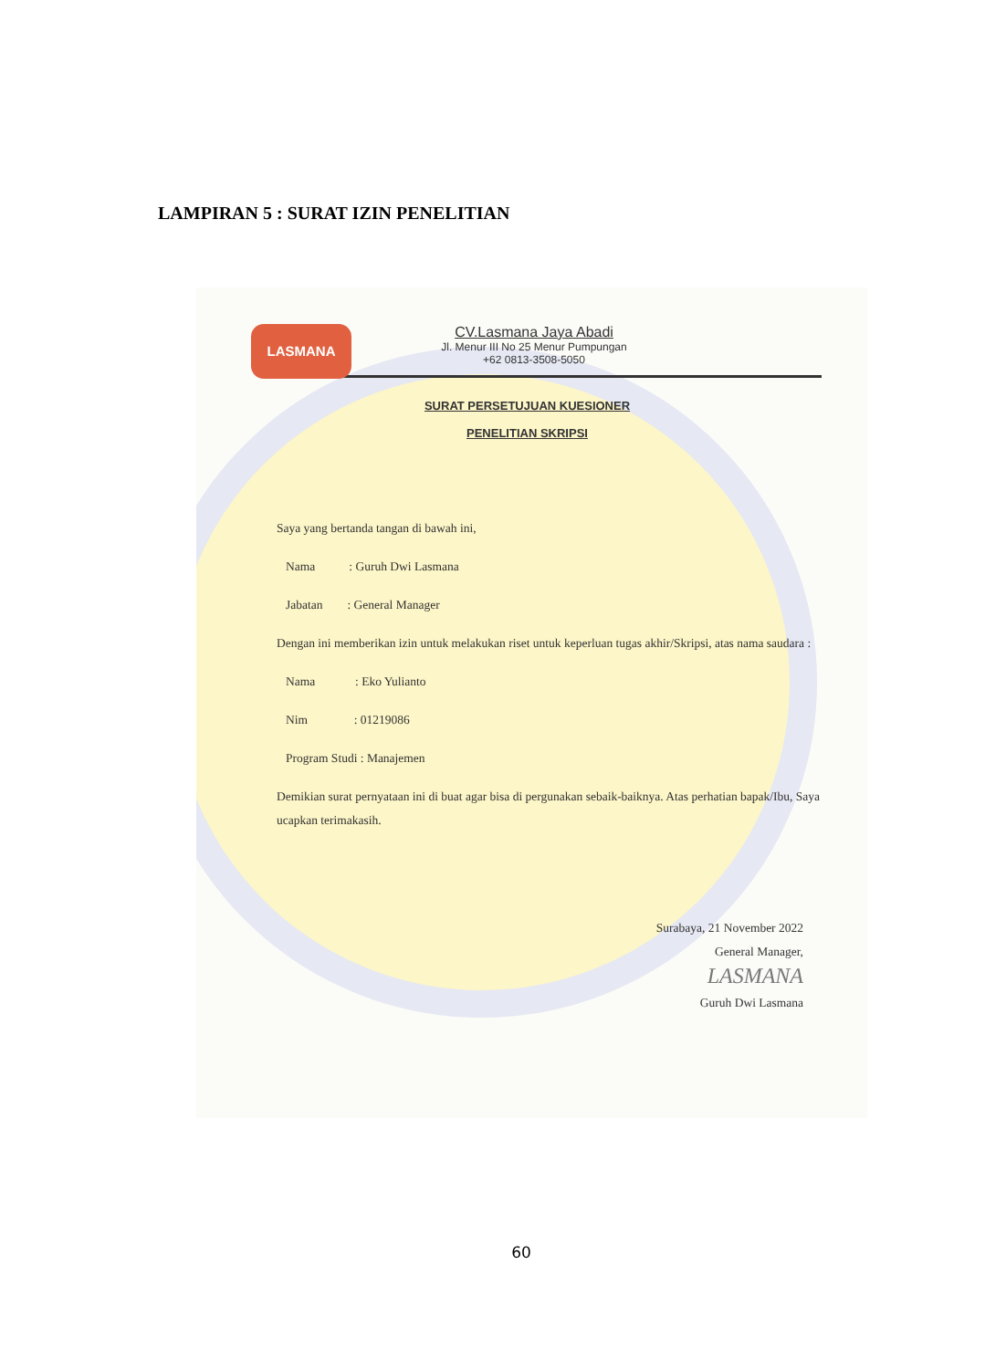LAMPIRAN 5 : SURAT IZIN PENELITIAN
LASMANA
CV.Lasmana Jaya Abadi
Jl. Menur III No 25 Menur Pumpungan
+62 0813-3508-5050
SURAT PERSETUJUAN KUESIONER
PENELITIAN SKRIPSI
Saya yang bertanda tangan di bawah ini,
Nama : Guruh Dwi Lasmana
Jabatan : General Manager
Dengan ini memberikan izin untuk melakukan riset untuk keperluan tugas akhir/Skripsi, atas nama saudara :
Nama : Eko Yulianto
Nim : 01219086
Program Studi : Manajemen
Demikian surat pernyataan ini di buat agar bisa di pergunakan sebaik-baiknya. Atas perhatian bapak/Ibu, Saya ucapkan terimakasih.
Surabaya, 21 November 2022
General Manager,
LASMANA
Guruh Dwi Lasmana
60